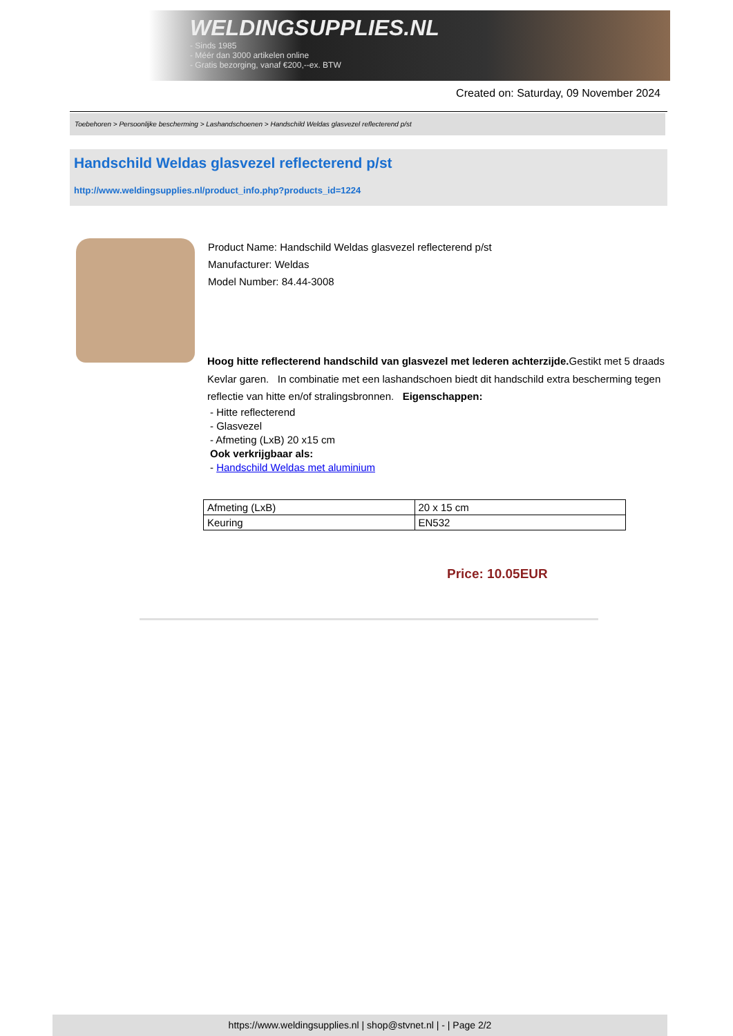WELDINGSUPPLIES.NL
- Sinds 1985
- Méér dan 3000 artikelen online
- Gratis bezorging, vanaf €200,--ex. BTW
Created on: Saturday, 09 November 2024
Toebehoren > Persoonlijke bescherming > Lashandschoenen > Handschild Weldas glasvezel reflecterend p/st
Handschild Weldas glasvezel reflecterend p/st
http://www.weldingsupplies.nl/product_info.php?products_id=1224
Product Name: Handschild Weldas glasvezel reflecterend p/st
Manufacturer: Weldas
Model Number: 84.44-3008
Hoog hitte reflecterend handschild van glasvezel met lederen achterzijde. Gestikt met 5 draads Kevlar garen. In combinatie met een lashandschoen biedt dit handschild extra bescherming tegen reflectie van hitte en/of stralingsbronnen. Eigenschappen:
- Hitte reflecterend
- Glasvezel
- Afmeting (LxB) 20 x15 cm
Ook verkrijgbaar als:
- Handschild Weldas met aluminium
| Afmeting (LxB) | 20 x 15 cm |
| Keuring | EN532 |
Price: 10.05EUR
https://www.weldingsupplies.nl | shop@stvnet.nl | - | Page 2/2